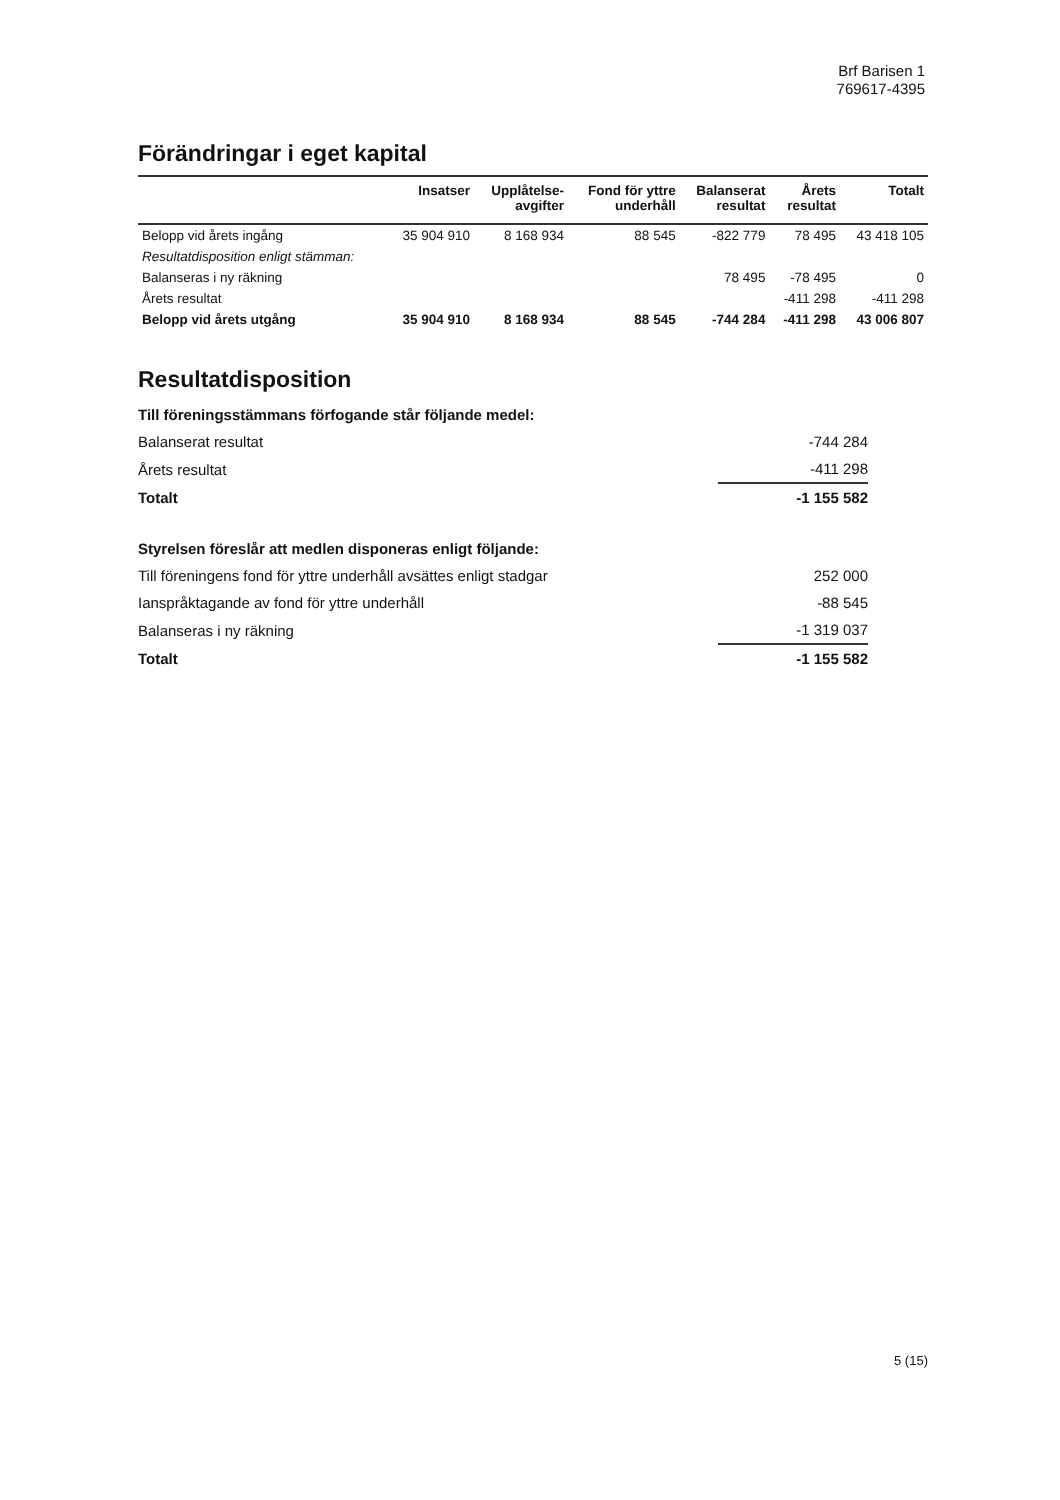Brf Barisen 1
769617-4395
Förändringar i eget kapital
| | Insatser | Upplåtelse- avgifter | Fond för yttre underhåll | Balanserat resultat | Årets resultat | Totalt |
| --- | --- | --- | --- | --- | --- | --- |
| Belopp vid årets ingång | 35 904 910 | 8 168 934 | 88 545 | -822 779 | 78 495 | 43 418 105 |
| Resultatdisposition enligt stämman: | | | | | | |
| Balanseras i ny räkning | | | | 78 495 | -78 495 | 0 |
| Årets resultat | | | | | -411 298 | -411 298 |
| Belopp vid årets utgång | 35 904 910 | 8 168 934 | 88 545 | -744 284 | -411 298 | 43 006 807 |
Resultatdisposition
| Till föreningsstämmans förfogande står följande medel: | |
| Balanserat resultat | -744 284 |
| Årets resultat | -411 298 |
| Totalt | -1 155 582 |
| Styrelsen föreslår att medlen disponeras enligt följande: | |
| Till föreningens fond för yttre underhåll avsättes enligt stadgar | 252 000 |
| Ianspråktagande av fond för yttre underhåll | -88 545 |
| Balanseras i ny räkning | -1 319 037 |
| Totalt | -1 155 582 |
5 (15)